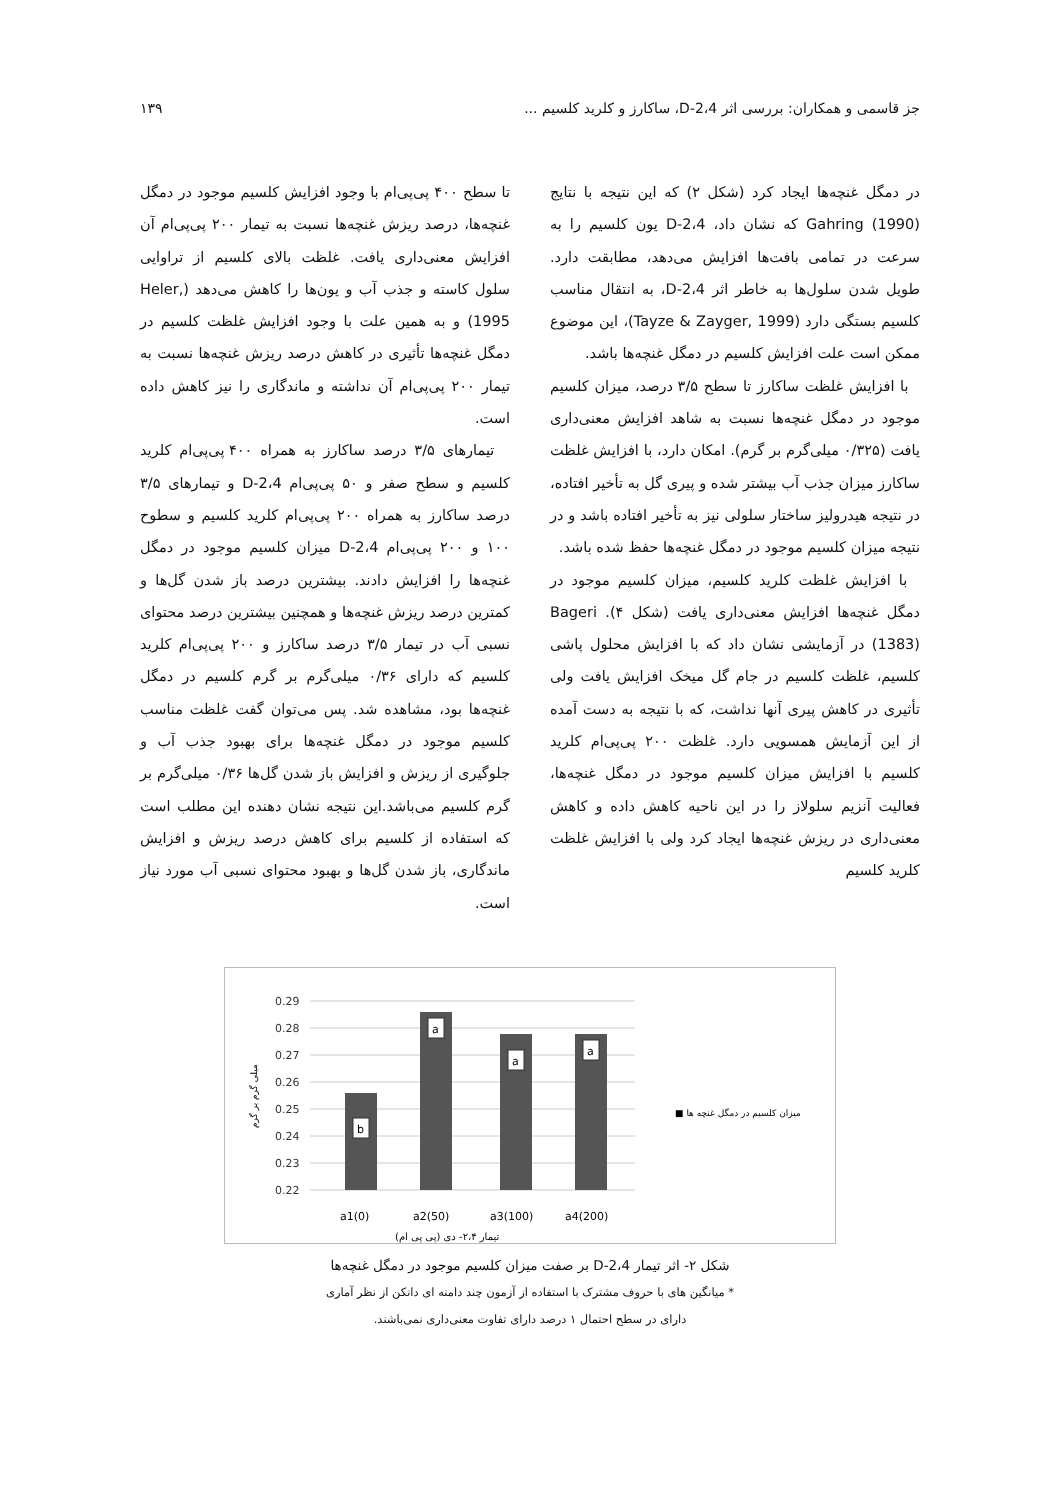جز قاسمی و همکاران: بررسی اثر 2،4-D، ساکارز و کلرید کلسیم ... ۱۳۹
در دمگل غنچه‌ها ایجاد کرد (شکل ۲) که این نتیجه با نتایج Gahring (1990) که نشان داد، 2،4-D یون کلسیم را به سرعت در تمامی بافت‌ها افزایش می‌دهد، مطابقت دارد. طویل شدن سلول‌ها به خاطر اثر 2،4-D، به انتقال مناسب کلسیم بستگی دارد (Tayze & Zayger, 1999)، این موضوع ممکن است علت افزایش کلسیم در دمگل غنچه‌ها باشد.
با افزایش غلظت ساکارز تا سطح ۳/۵ درصد، میزان کلسیم موجود در دمگل غنچه‌ها نسبت به شاهد افزایش معنی‌داری یافت (۰/۳۲۵ میلی‌گرم بر گرم). امکان دارد، با افزایش غلظت ساکارز میزان جذب آب بیشتر شده و پیری گل به تأخیر افتاده، در نتیجه هیدرولیز ساختار سلولی نیز به تأخیر افتاده باشد و در نتیجه میزان کلسیم موجود در دمگل غنچه‌ها حفظ شده باشد.
با افزایش غلظت کلرید کلسیم، میزان کلسیم موجود در دمگل غنچه‌ها افزایش معنی‌داری یافت (شکل ۴). Bageri (1383) در آزمایشی نشان داد که با افزایش محلول پاشی کلسیم، غلظت کلسیم در جام گل میخک افزایش یافت ولی تأثیری در کاهش پیری آنها نداشت، که با نتیجه به دست آمده از این آزمایش همسویی دارد. غلظت ۲۰۰ پی‌پی‌ام کلرید کلسیم با افزایش میزان کلسیم موجود در دمگل غنچه‌ها، فعالیت آنزیم سلولاز را در این ناحیه کاهش داده و کاهش معنی‌داری در ریزش غنچه‌ها ایجاد کرد ولی با افزایش غلظت کلرید کلسیم
تا سطح ۴۰۰ پی‌پی‌ام با وجود افزایش کلسیم موجود در دمگل غنچه‌ها، درصد ریزش غنچه‌ها نسبت به تیمار ۲۰۰ پی‌پی‌ام آن افزایش معنی‌داری یافت. غلظت بالای کلسیم از تراوایی سلول کاسته و جذب آب و یون‌ها را کاهش می‌دهد (Heler, 1995) و به همین علت با وجود افزایش غلظت کلسیم در دمگل غنچه‌ها تأثیری در کاهش درصد ریزش غنچه‌ها نسبت به تیمار ۲۰۰ پی‌پی‌ام آن نداشته و ماندگاری را نیز کاهش داده است.
تیمارهای ۳/۵ درصد ساکارز به همراه ۴۰۰ پی‌پی‌ام کلرید کلسیم و سطح صفر و ۵۰ پی‌پی‌ام 2،4-D و تیمارهای ۳/۵ درصد ساکارز به همراه ۲۰۰ پی‌پی‌ام کلرید کلسیم و سطوح ۱۰۰ و ۲۰۰ پی‌پی‌ام 2،4-D میزان کلسیم موجود در دمگل غنچه‌ها را افزایش دادند. بیشترین درصد باز شدن گل‌ها و کمترین درصد ریزش غنچه‌ها و همچنین بیشترین درصد محتوای نسبی آب در تیمار ۳/۵ درصد ساکارز و ۲۰۰ پی‌پی‌ام کلرید کلسیم که دارای ۰/۳۶ میلی‌گرم بر گرم کلسیم در دمگل غنچه‌ها بود، مشاهده شد. پس می‌توان گفت غلظت مناسب کلسیم موجود در دمگل غنچه‌ها برای بهبود جذب آب و جلوگیری از ریزش و افزایش باز شدن گل‌ها ۰/۳۶ میلی‌گرم بر گرم کلسیم می‌باشد.این نتیجه نشان دهنده این مطلب است که استفاده از کلسیم برای کاهش درصد ریزش و افزایش ماندگاری، باز شدن گل‌ها و بهبود محتوای نسبی آب مورد نیاز است.
0.29
0.28
0.27
0.26
0.25
0.24
0.23
0.22
b
a
a
a
a1(0)
a2(50)
a3(100)
a4(200)
تیمار ۲،۴- دی (پی پی ام)
■ میزان کلسیم در دمگل غنچه ها
میلی گرم بر گرم
شکل ۲- اثر تیمار 2،4-D بر صفت میزان کلسیم موجود در دمگل غنچه‌ها
* میانگین های با حروف مشترک با استفاده از آزمون چند دامنه ای دانکن از نظر آماری
دارای در سطح احتمال ۱ درصد دارای تفاوت معنی‌داری نمی‌باشند.